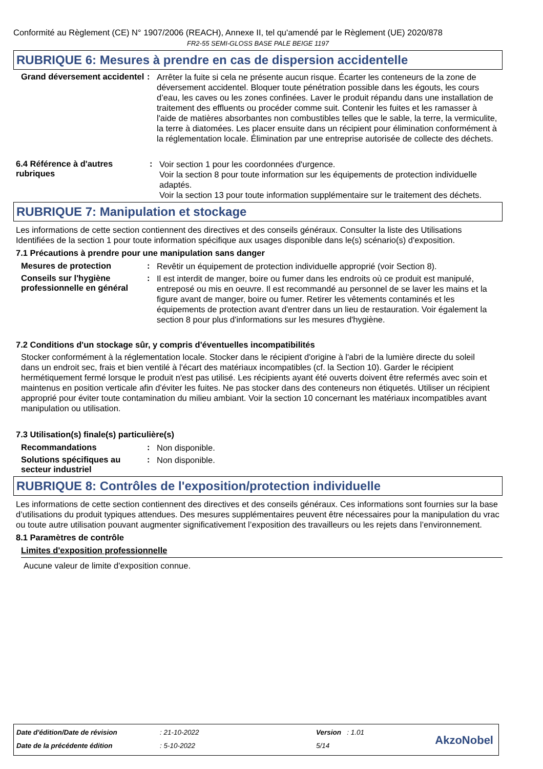Conformité au Règlement (CE) N° 1907/2006 (REACH), Annexe II, tel qu'amendé par le Règlement (UE) 2020/878
FR2-55 SEMI-GLOSS BASE PALE BEIGE 1197
RUBRIQUE 6: Mesures à prendre en cas de dispersion accidentelle
Grand déversement accidentel
:
Arrêter la fuite si cela ne présente aucun risque. Écarter les conteneurs de la zone de déversement accidentel. Bloquer toute pénétration possible dans les égouts, les cours d’eau, les caves ou les zones confinées. Laver le produit répandu dans une installation de traitement des effluents ou procéder comme suit. Contenir les fuites et les ramasser à l'aide de matières absorbantes non combustibles telles que le sable, la terre, la vermiculite, la terre à diatomées. Les placer ensuite dans un récipient pour élimination conformément à la réglementation locale. Élimination par une entreprise autorisée de collecte des déchets.
6.4 Référence à d'autres rubriques
:
Voir section 1 pour les coordonnées d'urgence.
Voir la section 8 pour toute information sur les équipements de protection individuelle adaptés.
Voir la section 13 pour toute information supplémentaire sur le traitement des déchets.
RUBRIQUE 7: Manipulation et stockage
Les informations de cette section contiennent des directives et des conseils généraux. Consulter la liste des Utilisations Identifiées de la section 1 pour toute information spécifique aux usages disponible dans le(s) scénario(s) d'exposition.
7.1 Précautions à prendre pour une manipulation sans danger
Mesures de protection :
Revêtir un équipement de protection individuelle approprié (voir Section 8).
Conseils sur l'hygiène professionnelle en général
:
Il est interdit de manger, boire ou fumer dans les endroits où ce produit est manipulé, entreposé ou mis en oeuvre. Il est recommandé au personnel de se laver les mains et la figure avant de manger, boire ou fumer. Retirer les vêtements contaminés et les équipements de protection avant d'entrer dans un lieu de restauration. Voir également la section 8 pour plus d'informations sur les mesures d'hygiène.
7.2 Conditions d'un stockage sûr, y compris d'éventuelles incompatibilités
Stocker conformément à la réglementation locale. Stocker dans le récipient d'origine à l'abri de la lumière directe du soleil dans un endroit sec, frais et bien ventilé à l'écart des matériaux incompatibles (cf. la Section 10). Garder le récipient hermétiquement fermé lorsque le produit n'est pas utilisé. Les récipients ayant été ouverts doivent être refermés avec soin et maintenus en position verticale afin d'éviter les fuites. Ne pas stocker dans des conteneurs non étiquetés. Utiliser un récipient approprié pour éviter toute contamination du milieu ambiant. Voir la section 10 concernant les matériaux incompatibles avant manipulation ou utilisation.
7.3 Utilisation(s) finale(s) particulière(s)
Recommandations :
Non disponible.
Solutions spécifiques au secteur industriel
:
Non disponible.
RUBRIQUE 8: Contrôles de l'exposition/protection individuelle
Les informations de cette section contiennent des directives et des conseils généraux. Ces informations sont fournies sur la base d’utilisations du produit typiques attendues. Des mesures supplémentaires peuvent être nécessaires pour la manipulation du vrac ou toute autre utilisation pouvant augmenter significativement l’exposition des travailleurs ou les rejets dans l’environnement.
8.1 Paramètres de contrôle
Limites d'exposition professionnelle
Aucune valeur de limite d'exposition connue.
Date d'édition/Date de révision
: 21-10-2022 Version : 1.01
Date de la précédente édition : 5-10-2022 5/14 AkzoNobel